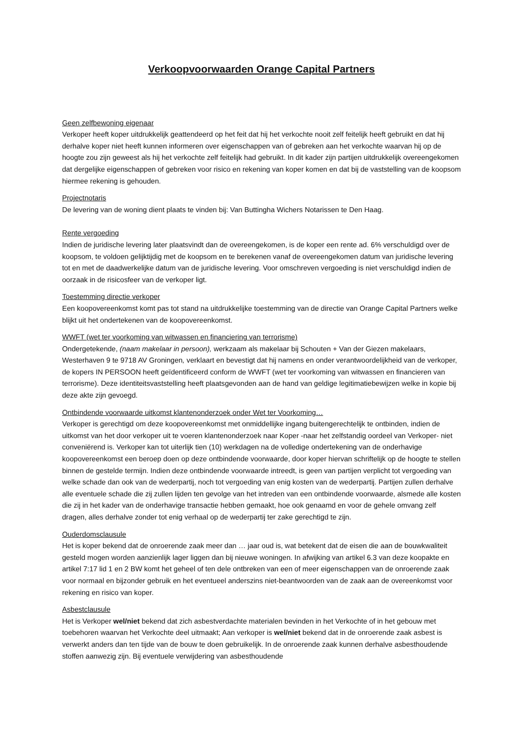Verkoopvoorwaarden Orange Capital Partners
Geen zelfbewoning eigenaar
Verkoper heeft koper uitdrukkelijk geattendeerd op het feit dat hij het verkochte nooit zelf feitelijk heeft gebruikt en dat hij derhalve koper niet heeft kunnen informeren over eigenschappen van of gebreken aan het verkochte waarvan hij op de hoogte zou zijn geweest als hij het verkochte zelf feitelijk had gebruikt. In dit kader zijn partijen uitdrukkelijk overeengekomen dat dergelijke eigenschappen of gebreken voor risico en rekening van koper komen en dat bij de vaststelling van de koopsom hiermee rekening is gehouden.
Projectnotaris
De levering van de woning dient plaats te vinden bij: Van Buttingha Wichers Notarissen te Den Haag.
Rente vergoeding
Indien de juridische levering later plaatsvindt dan de overeengekomen, is de koper een rente ad. 6% verschuldigd over de koopsom, te voldoen gelijktijdig met de koopsom en te berekenen vanaf de overeengekomen datum van juridische levering tot en met de daadwerkelijke datum van de juridische levering. Voor omschreven vergoeding is niet verschuldigd indien de oorzaak in de risicosfeer van de verkoper ligt.
Toestemming directie verkoper
Een koopovereenkomst komt pas tot stand na uitdrukkelijke toestemming van de directie van Orange Capital Partners welke blijkt uit het ondertekenen van de koopovereenkomst.
WWFT (wet ter voorkoming van witwassen en financiering van terrorisme)
Ondergetekende, (naam makelaar in persoon), werkzaam als makelaar bij Schouten + Van der Giezen makelaars, Westerhaven 9 te 9718 AV Groningen, verklaart en bevestigt dat hij namens en onder verantwoordelijkheid van de verkoper, de kopers IN PERSOON heeft geïdentificeerd conform de WWFT (wet ter voorkoming van witwassen en financieren van terrorisme). Deze identiteitsvaststelling heeft plaatsgevonden aan de hand van geldige legitimatiebewijzen welke in kopie bij deze akte zijn gevoegd.
Ontbindende voorwaarde uitkomst klantenonderzoek onder Wet ter Voorkoming…
Verkoper is gerechtigd om deze koopovereenkomst met onmiddellijke ingang buitengerechtelijk te ontbinden, indien de uitkomst van het door verkoper uit te voeren klantenonderzoek naar Koper -naar het zelfstandig oordeel van Verkoper- niet conveniërend is. Verkoper kan tot uiterlijk tien (10) werkdagen na de volledige ondertekening van de onderhavige koopovereenkomst een beroep doen op deze ontbindende voorwaarde, door koper hiervan schriftelijk op de hoogte te stellen binnen de gestelde termijn. Indien deze ontbindende voorwaarde intreedt, is geen van partijen verplicht tot vergoeding van welke schade dan ook van de wederpartij, noch tot vergoeding van enig kosten van de wederpartij. Partijen zullen derhalve alle eventuele schade die zij zullen lijden ten gevolge van het intreden van een ontbindende voorwaarde, alsmede alle kosten die zij in het kader van de onderhavige transactie hebben gemaakt, hoe ook genaamd en voor de gehele omvang zelf dragen, alles derhalve zonder tot enig verhaal op de wederpartij ter zake gerechtigd te zijn.
Ouderdomsclausule
Het is koper bekend dat de onroerende zaak meer dan … jaar oud is, wat betekent dat de eisen die aan de bouwkwaliteit gesteld mogen worden aanzienlijk lager liggen dan bij nieuwe woningen. In afwijking van artikel 6.3 van deze koopakte en artikel 7:17 lid 1 en 2 BW komt het geheel of ten dele ontbreken van een of meer eigenschappen van de onroerende zaak voor normaal en bijzonder gebruik en het eventueel anderszins niet-beantwoorden van de zaak aan de overeenkomst voor rekening en risico van koper.
Asbestclausule
Het is Verkoper wel/niet bekend dat zich asbestverdachte materialen bevinden in het Verkochte of in het gebouw met toebehoren waarvan het Verkochte deel uitmaakt; Aan verkoper is wel/niet bekend dat in de onroerende zaak asbest is verwerkt anders dan ten tijde van de bouw te doen gebruikelijk. In de onroerende zaak kunnen derhalve asbesthoudende stoffen aanwezig zijn. Bij eventuele verwijdering van asbesthoudende